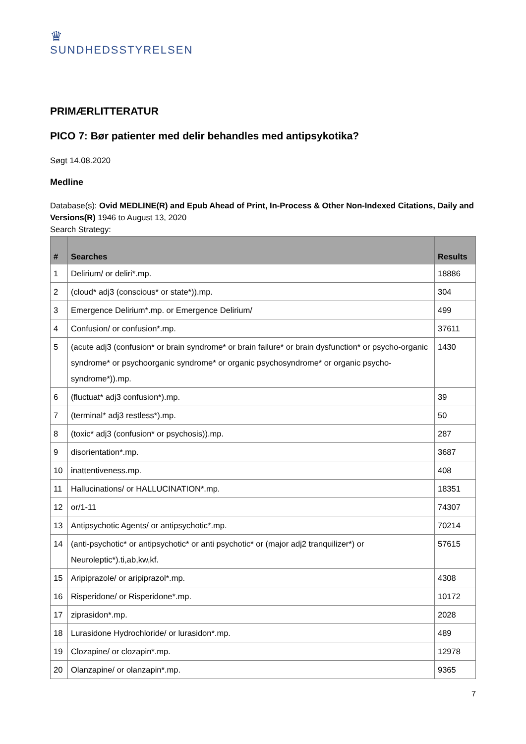♛
SUNDHEDSSTYRELSEN
PRIMÆRLITTERATUR
PICO 7: Bør patienter med delir behandles med antipsykotika?
Søgt 14.08.2020
Medline
Database(s): Ovid MEDLINE(R) and Epub Ahead of Print, In-Process & Other Non-Indexed Citations, Daily and Versions(R) 1946 to August 13, 2020
Search Strategy:
| # | Searches | Results |
| --- | --- | --- |
| 1 | Delirium/ or deliri*.mp. | 18886 |
| 2 | (cloud* adj3 (conscious* or state*)).mp. | 304 |
| 3 | Emergence Delirium*.mp. or Emergence Delirium/ | 499 |
| 4 | Confusion/ or confusion*.mp. | 37611 |
| 5 | (acute adj3 (confusion* or brain syndrome* or brain failure* or brain dysfunction* or psycho-organic syndrome* or psychoorganic syndrome* or organic psychosyndrome* or organic psycho-syndrome*)).mp. | 1430 |
| 6 | (fluctuat* adj3 confusion*).mp. | 39 |
| 7 | (terminal* adj3 restless*).mp. | 50 |
| 8 | (toxic* adj3 (confusion* or psychosis)).mp. | 287 |
| 9 | disorientation*.mp. | 3687 |
| 10 | inattentiveness.mp. | 408 |
| 11 | Hallucinations/ or HALLUCINATION*.mp. | 18351 |
| 12 | or/1-11 | 74307 |
| 13 | Antipsychotic Agents/ or antipsychotic*.mp. | 70214 |
| 14 | (anti-psychotic* or antipsychotic* or anti psychotic* or (major adj2 tranquilizer*) or Neuroleptic*).ti,ab,kw,kf. | 57615 |
| 15 | Aripiprazole/ or aripiprazol*.mp. | 4308 |
| 16 | Risperidone/ or Risperidone*.mp. | 10172 |
| 17 | ziprasidon*.mp. | 2028 |
| 18 | Lurasidone Hydrochloride/ or lurasidon*.mp. | 489 |
| 19 | Clozapine/ or clozapin*.mp. | 12978 |
| 20 | Olanzapine/ or olanzapin*.mp. | 9365 |
7